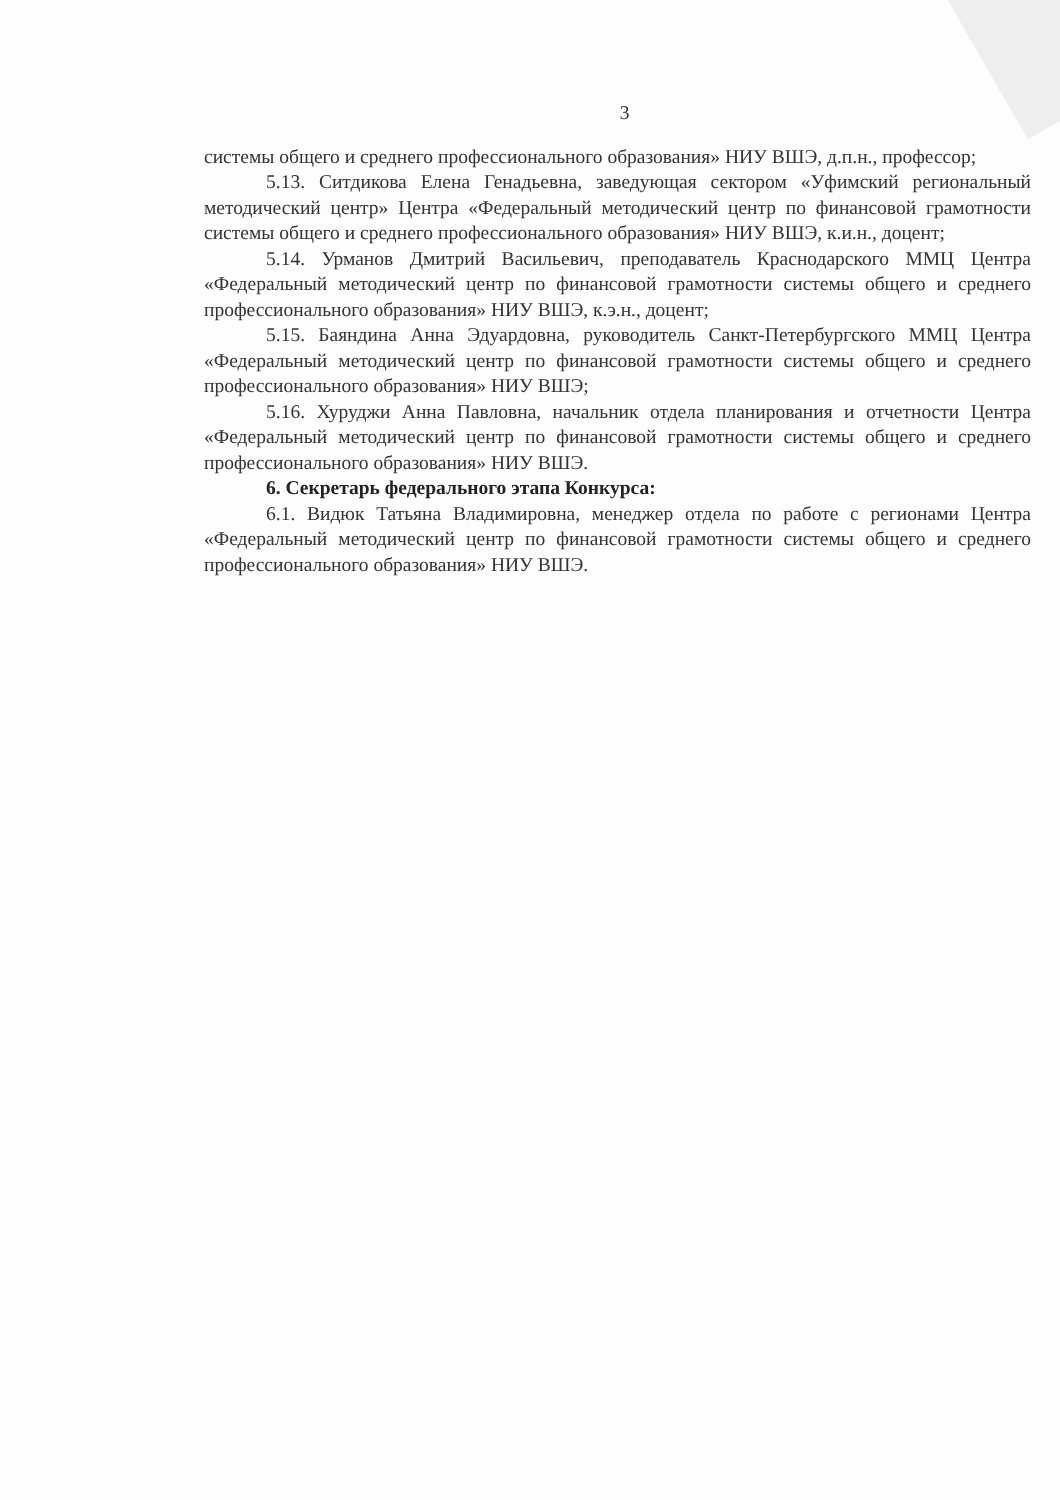3
системы общего и среднего профессионального образования» НИУ ВШЭ, д.п.н., профессор;
5.13. Ситдикова Елена Генадьевна, заведующая сектором «Уфимский региональный методический центр» Центра «Федеральный методический центр по финансовой грамотности системы общего и среднего профессионального образования» НИУ ВШЭ, к.и.н., доцент;
5.14. Урманов Дмитрий Васильевич, преподаватель Краснодарского ММЦ Центра «Федеральный методический центр по финансовой грамотности системы общего и среднего профессионального образования» НИУ ВШЭ, к.э.н., доцент;
5.15. Баяндина Анна Эдуардовна, руководитель Санкт-Петербургского ММЦ Центра «Федеральный методический центр по финансовой грамотности системы общего и среднего профессионального образования» НИУ ВШЭ;
5.16. Хуруджи Анна Павловна, начальник отдела планирования и отчетности Центра «Федеральный методический центр по финансовой грамотности системы общего и среднего профессионального образования» НИУ ВШЭ.
6. Секретарь федерального этапа Конкурса:
6.1. Видюк Татьяна Владимировна, менеджер отдела по работе с регионами Центра «Федеральный методический центр по финансовой грамотности системы общего и среднего профессионального образования» НИУ ВШЭ.